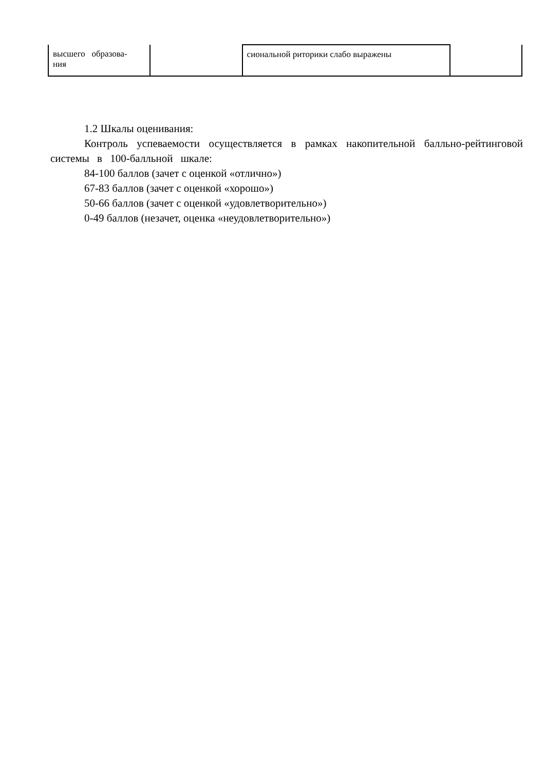| высшего образова- ния | | сиональной риторики слабо выражены | |
1.2 Шкалы оценивания:
Контроль успеваемости осуществляется в рамках накопительной балльно-рейтинговой системы в 100-балльной шкале:
84-100 баллов (зачет с оценкой «отлично»)
67-83 баллов (зачет с оценкой «хорошо»)
50-66 баллов (зачет с оценкой «удовлетворительно»)
0-49 баллов (незачет, оценка «неудовлетворительно»)